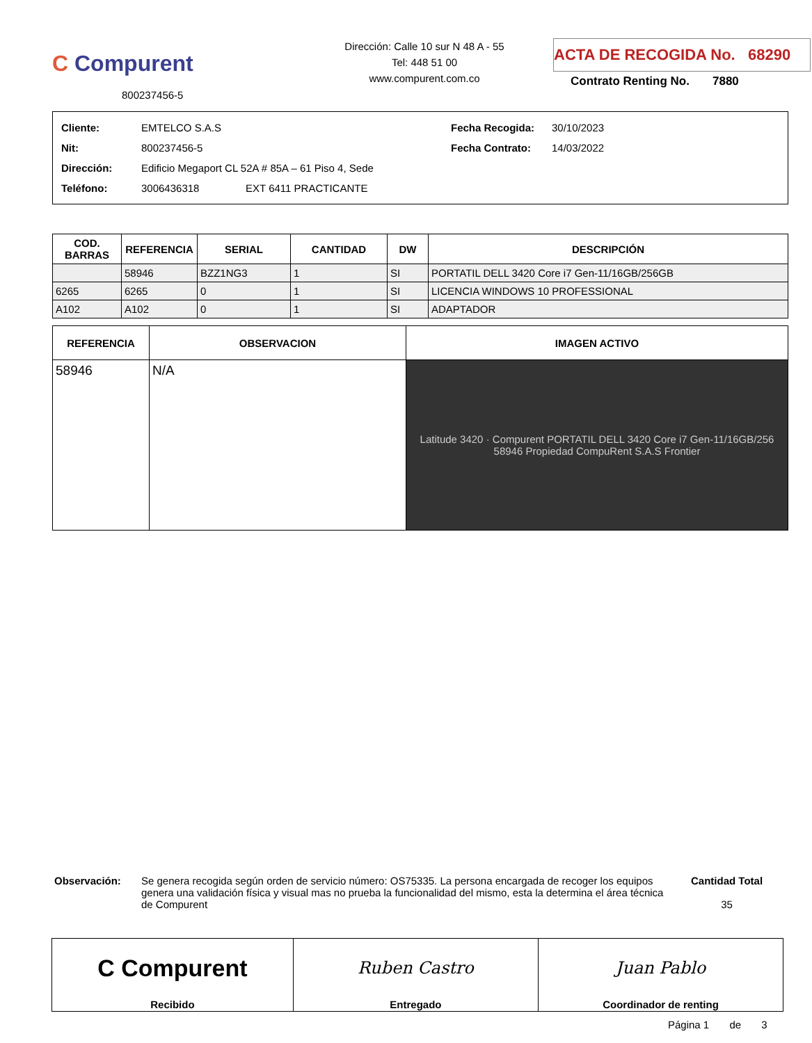C Compurent
800237456-5
Dirección: Calle 10 sur N 48 A - 55
Tel: 448 51 00
www.compurent.com.co
ACTA DE RECOGIDA No. 68290
Contrato Renting No. 7880
Cliente: EMTELCO S.A.S
Nit: 800237456-5
Dirección: Edificio Megaport CL 52A # 85A – 61 Piso 4, Sede
Teléfono: 3006436318 EXT 6411 PRACTICANTE
Fecha Recogida: 30/10/2023
Fecha Contrato: 14/03/2022
| COD. BARRAS | REFERENCIA | SERIAL | CANTIDAD | DW | DESCRIPCIÓN |
| --- | --- | --- | --- | --- | --- |
| | 58946 | BZZ1NG3 | 1 | SI | PORTATIL DELL 3420 Core i7 Gen-11/16GB/256GB |
| 6265 | 6265 | 0 | 1 | SI | LICENCIA WINDOWS 10 PROFESSIONAL |
| A102 | A102 | 0 | 1 | SI | ADAPTADOR |
| REFERENCIA | OBSERVACION | IMAGEN ACTIVO |
| --- | --- | --- |
| 58946 | N/A | Latitude 3420 · Compurent PORTATIL DELL 3420 Core i7 Gen-11/16GB/256 58946 Propiedad CompuRent S.A.S Frontier |
Observación: Se genera recogida según orden de servicio número: OS75335. La persona encargada de recoger los equipos genera una validación física y visual mas no prueba la funcionalidad del mismo, esta la determina el área técnica de Compurent
Cantidad Total
35
| C Compurent | Ruben Castro | Juan Pablo |
| Recibido | Entregado | Coordinador de renting |
Página 1 de 3